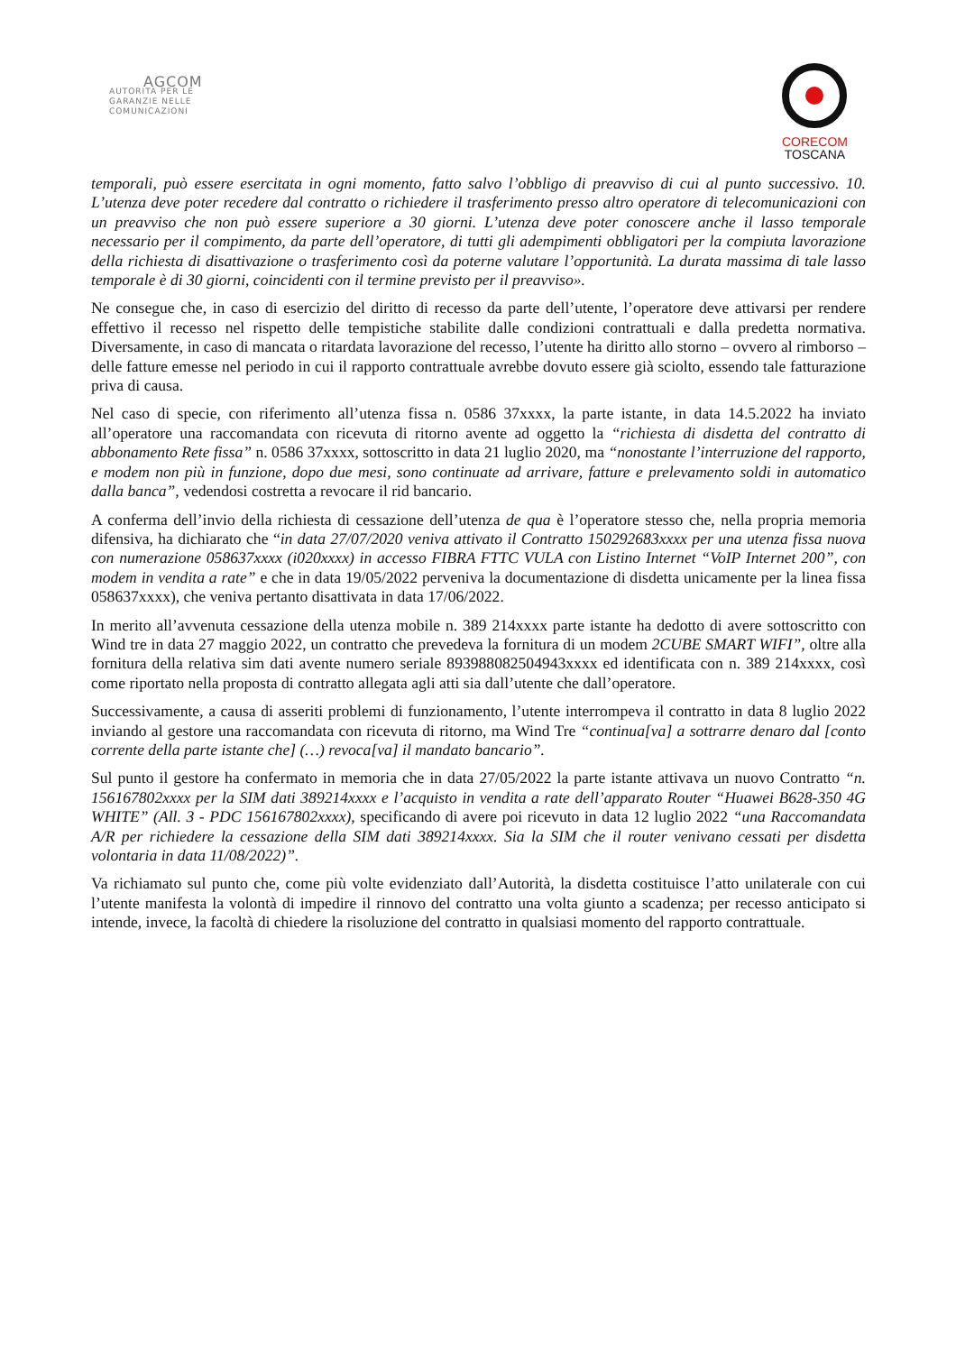AGCOM
AUTORITÀ PER LE
GARANZIE NELLE
COMUNICAZIONI
CORECOM
TOSCANA
temporali, può essere esercitata in ogni momento, fatto salvo l’obbligo di preavviso di cui al punto successivo. 10. L’utenza deve poter recedere dal contratto o richiedere il trasferimento presso altro operatore di telecomunicazioni con un preavviso che non può essere superiore a 30 giorni. L’utenza deve poter conoscere anche il lasso temporale necessario per il compimento, da parte dell’operatore, di tutti gli adempimenti obbligatori per la compiuta lavorazione della richiesta di disattivazione o trasferimento così da poterne valutare l’opportunità. La durata massima di tale lasso temporale è di 30 giorni, coincidenti con il termine previsto per il preavviso».
Ne consegue che, in caso di esercizio del diritto di recesso da parte dell’utente, l’operatore deve attivarsi per rendere effettivo il recesso nel rispetto delle tempistiche stabilite dalle condizioni contrattuali e dalla predetta normativa. Diversamente, in caso di mancata o ritardata lavorazione del recesso, l’utente ha diritto allo storno – ovvero al rimborso – delle fatture emesse nel periodo in cui il rapporto contrattuale avrebbe dovuto essere già sciolto, essendo tale fatturazione priva di causa.
Nel caso di specie, con riferimento all’utenza fissa n. 0586 37xxxx, la parte istante, in data 14.5.2022 ha inviato all’operatore una raccomandata con ricevuta di ritorno avente ad oggetto la “richiesta di disdetta del contratto di abbonamento Rete fissa” n. 0586 37xxxx, sottoscritto in data 21 luglio 2020, ma “nonostante l’interruzione del rapporto, e modem non più in funzione, dopo due mesi, sono continuate ad arrivare, fatture e prelevamento soldi in automatico dalla banca”, vedendosi costretta a revocare il rid bancario.
A conferma dell’invio della richiesta di cessazione dell’utenza de qua è l’operatore stesso che, nella propria memoria difensiva, ha dichiarato che “in data 27/07/2020 veniva attivato il Contratto 150292683xxxx per una utenza fissa nuova con numerazione 058637xxxx (i020xxxx) in accesso FIBRA FTTC VULA con Listino Internet “VoIP Internet 200”, con modem in vendita a rate” e che in data 19/05/2022 perveniva la documentazione di disdetta unicamente per la linea fissa 058637xxxx), che veniva pertanto disattivata in data 17/06/2022.
In merito all’avvenuta cessazione della utenza mobile n. 389 214xxxx parte istante ha dedotto di avere sottoscritto con Wind tre in data 27 maggio 2022, un contratto che prevedeva la fornitura di un modem 2CUBE SMART WIFI”, oltre alla fornitura della relativa sim dati avente numero seriale 893988082504943xxxx ed identificata con n. 389 214xxxx, così come riportato nella proposta di contratto allegata agli atti sia dall’utente che dall’operatore.
Successivamente, a causa di asseriti problemi di funzionamento, l’utente interrompeva il contratto in data 8 luglio 2022 inviando al gestore una raccomandata con ricevuta di ritorno, ma Wind Tre “continua[va] a sottrarre denaro dal [conto corrente della parte istante che] (…) revoca[va] il mandato bancario”.
Sul punto il gestore ha confermato in memoria che in data 27/05/2022 la parte istante attivava un nuovo Contratto “n. 156167802xxxx per la SIM dati 389214xxxx e l’acquisto in vendita a rate dell’apparato Router “Huawei B628-350 4G WHITE” (All. 3 - PDC 156167802xxxx), specificando di avere poi ricevuto in data 12 luglio 2022 “una Raccomandata A/R per richiedere la cessazione della SIM dati 389214xxxx. Sia la SIM che il router venivano cessati per disdetta volontaria in data 11/08/2022)”.
Va richiamato sul punto che, come più volte evidenziato dall’Autorità, la disdetta costituisce l’atto unilaterale con cui l’utente manifesta la volontà di impedire il rinnovo del contratto una volta giunto a scadenza; per recesso anticipato si intende, invece, la facoltà di chiedere la risoluzione del contratto in qualsiasi momento del rapporto contrattuale.